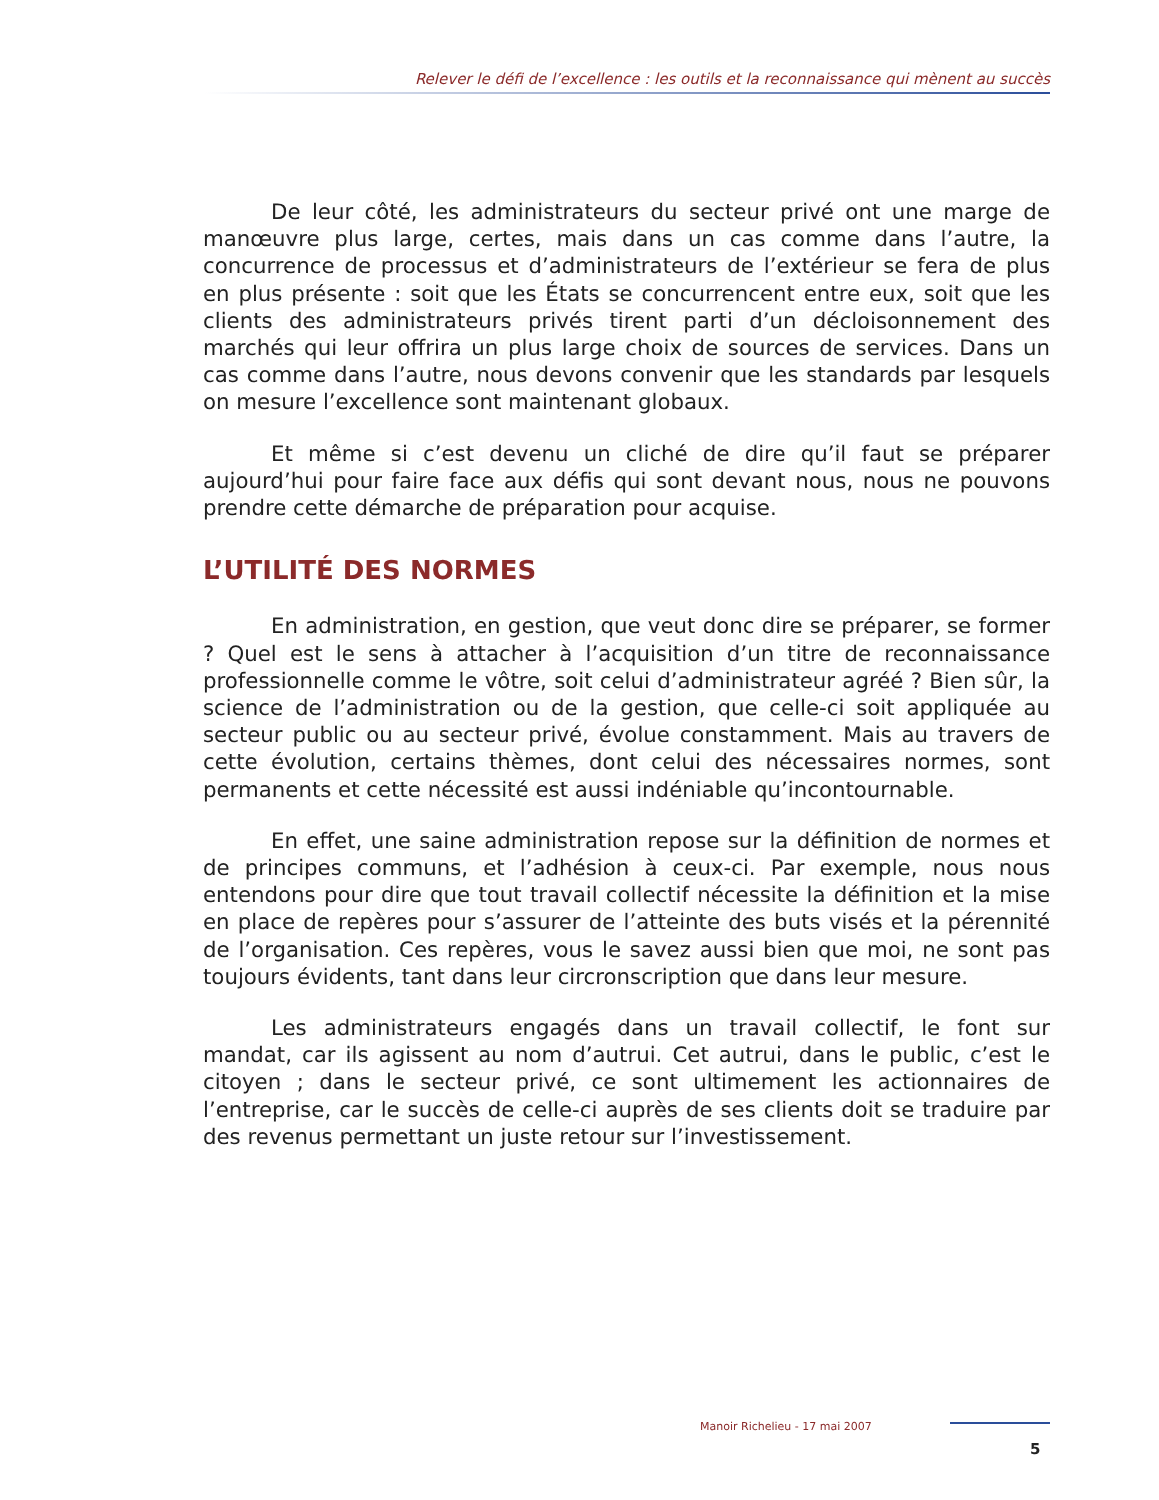Relever le défi de l’excellence : les outils et la reconnaissance qui mènent au succès
De leur côté, les administrateurs du secteur privé ont une marge de manœuvre plus large, certes, mais dans un cas comme dans l’autre, la concurrence de processus et d’administrateurs de l’extérieur se fera de plus en plus présente : soit que les États se concurrencent entre eux, soit que les clients des administrateurs privés tirent parti d’un décloisonnement des marchés qui leur offrira un plus large choix de sources de services. Dans un cas comme dans l’autre, nous devons convenir que les standards par lesquels on mesure l’excellence sont maintenant globaux.
Et même si c’est devenu un cliché de dire qu’il faut se préparer aujourd’hui pour faire face aux défis qui sont devant nous, nous ne pouvons prendre cette démarche de préparation pour acquise.
L’UTILITÉ DES NORMES
En administration, en gestion, que veut donc dire se préparer, se former ? Quel est le sens à attacher à l’acquisition d’un titre de reconnaissance professionnelle comme le vôtre, soit celui d’administrateur agréé ? Bien sûr, la science de l’administration ou de la gestion, que celle-ci soit appliquée au secteur public ou au secteur privé, évolue constamment. Mais au travers de cette évolution, certains thèmes, dont celui des nécessaires normes, sont permanents et cette nécessité est aussi indéniable qu’incontournable.
En effet, une saine administration repose sur la définition de normes et de principes communs, et l’adhésion à ceux-ci. Par exemple, nous nous entendons pour dire que tout travail collectif nécessite la définition et la mise en place de repères pour s’assurer de l’atteinte des buts visés et la pérennité de l’organisation. Ces repères, vous le savez aussi bien que moi, ne sont pas toujours évidents, tant dans leur circronscription que dans leur mesure.
Les administrateurs engagés dans un travail collectif, le font sur mandat, car ils agissent au nom d’autrui. Cet autrui, dans le public, c’est le citoyen ; dans le secteur privé, ce sont ultimement les actionnaires de l’entreprise, car le succès de celle-ci auprès de ses clients doit se traduire par des revenus permettant un juste retour sur l’investissement.
Manoir Richelieu - 17 mai 2007
5